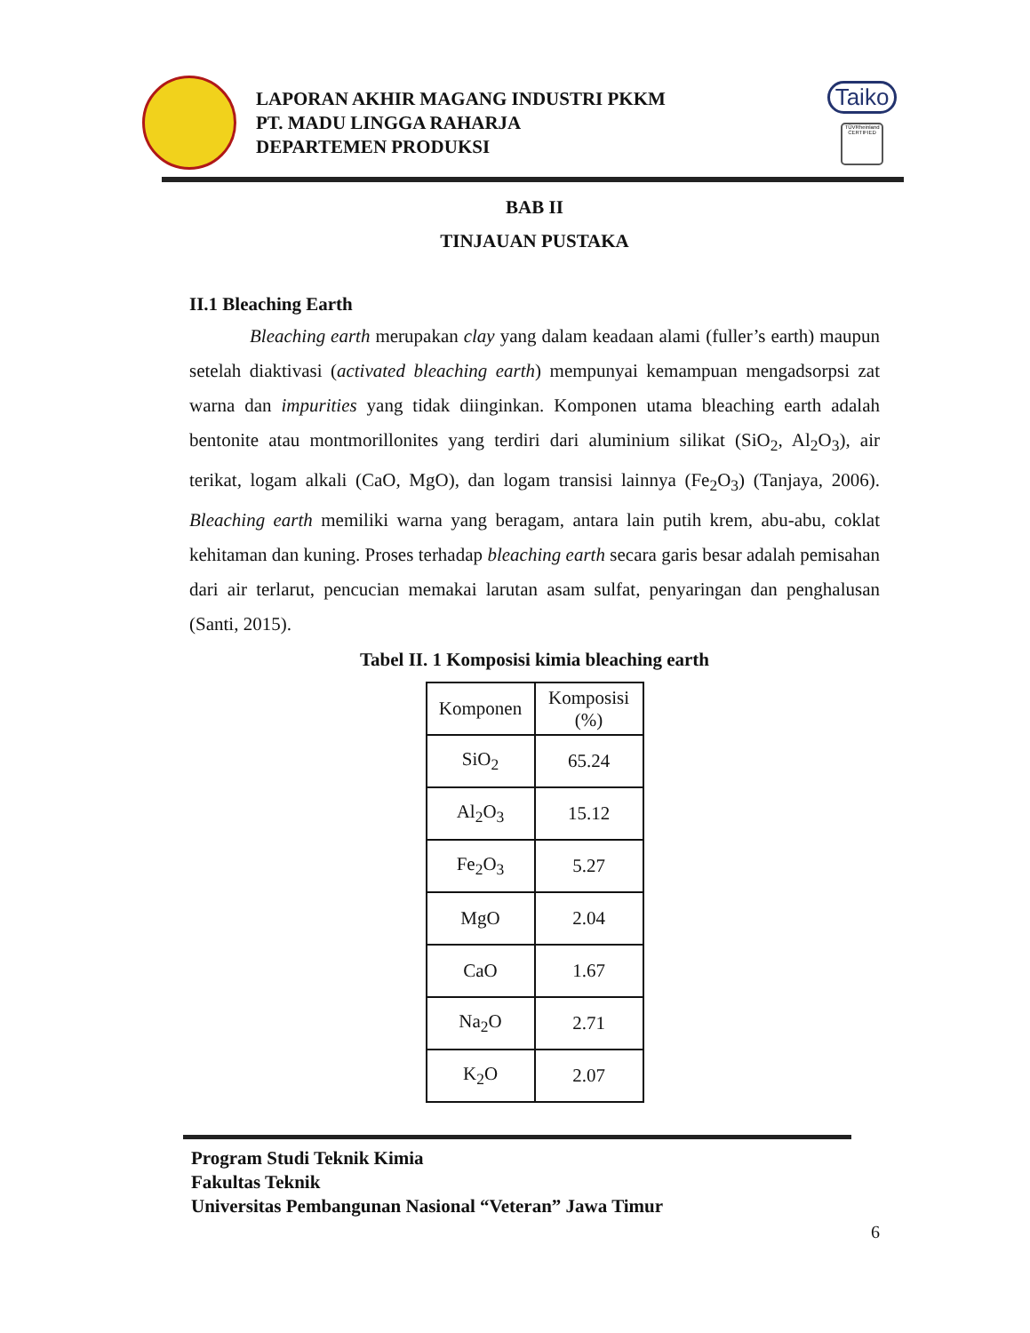LAPORAN AKHIR MAGANG INDUSTRI PKKM
PT. MADU LINGGA RAHARJA
DEPARTEMEN PRODUKSI
Taiko
TÜVRheinland CERTIFIED
BAB II
TINJAUAN PUSTAKA
II.1 Bleaching Earth
Bleaching earth merupakan clay yang dalam keadaan alami (fuller’s earth) maupun setelah diaktivasi (activated bleaching earth) mempunyai kemampuan mengadsorpsi zat warna dan impurities yang tidak diinginkan. Komponen utama bleaching earth adalah bentonite atau montmorillonites yang terdiri dari aluminium silikat (SiO<sub>2</sub>, Al<sub>2</sub>O<sub>3</sub>), air terikat, logam alkali (CaO, MgO), dan logam transisi lainnya (Fe<sub>2</sub>O<sub>3</sub>) (Tanjaya, 2006). Bleaching earth memiliki warna yang beragam, antara lain putih krem, abu-abu, coklat kehitaman dan kuning. Proses terhadap bleaching earth secara garis besar adalah pemisahan dari air terlarut, pencucian memakai larutan asam sulfat, penyaringan dan penghalusan (Santi, 2015).
Tabel II. 1 Komposisi kimia bleaching earth
| Komponen | Komposisi (%) |
| --- | --- |
| SiO<sub>2</sub> | 65.24 |
| Al<sub>2</sub>O<sub>3</sub> | 15.12 |
| Fe<sub>2</sub>O<sub>3</sub> | 5.27 |
| MgO | 2.04 |
| CaO | 1.67 |
| Na<sub>2</sub>O | 2.71 |
| K<sub>2</sub>O | 2.07 |
Program Studi Teknik Kimia
Fakultas Teknik
Universitas Pembangunan Nasional “Veteran” Jawa Timur
6